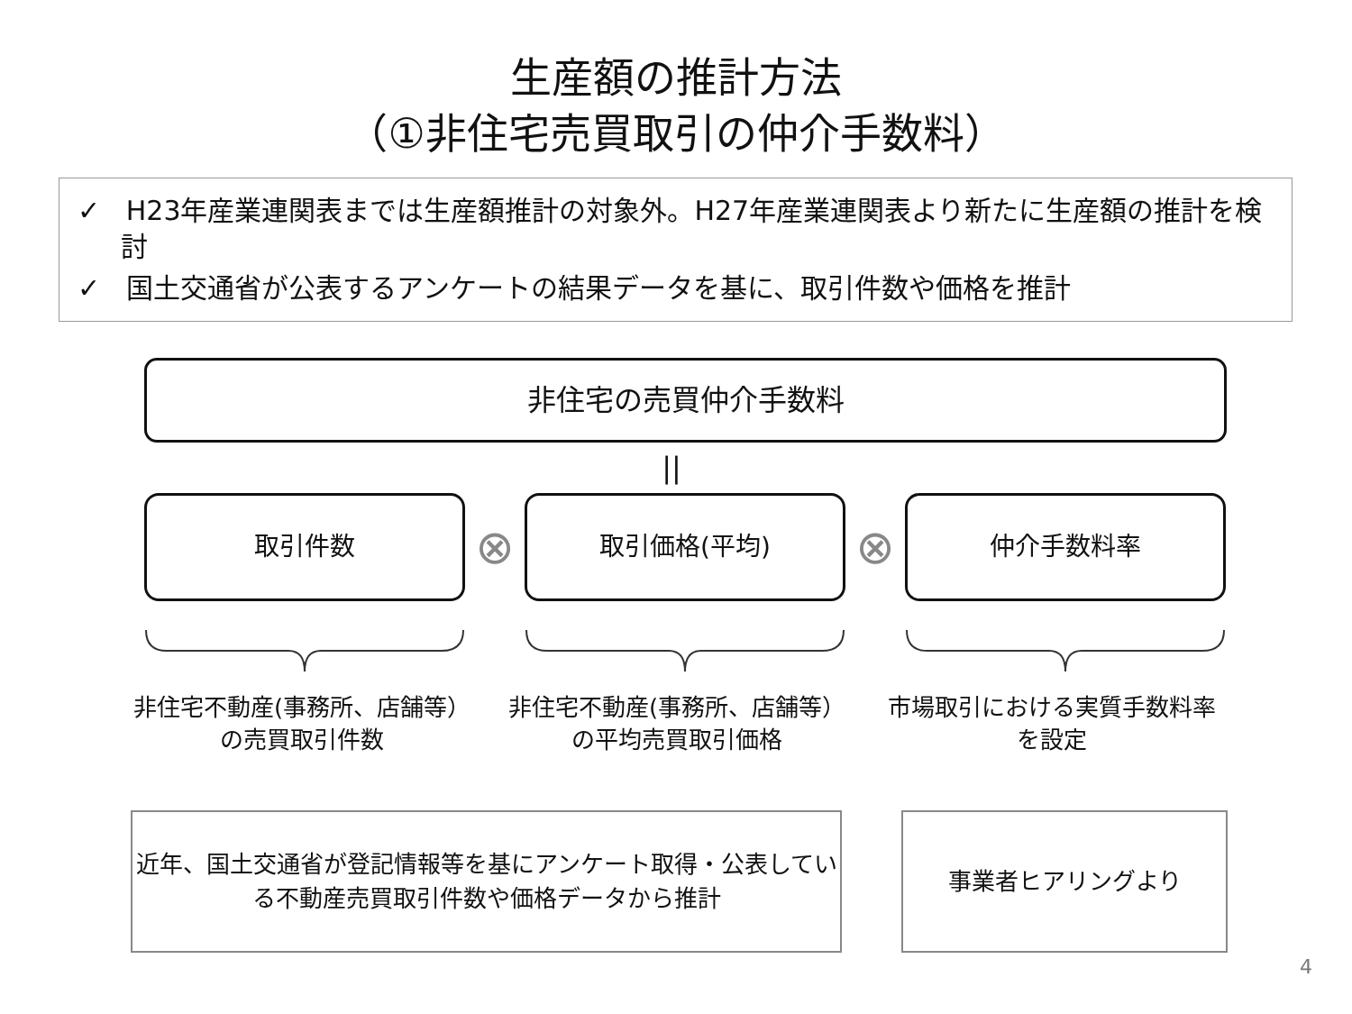生産額の推計方法
（①非住宅売買取引の仲介手数料）
✓ H23年産業連関表までは生産額推計の対象外。H27年産業連関表より新たに生産額の推計を検討
✓ 国土交通省が公表するアンケートの結果データを基に、取引件数や価格を推計
非住宅の売買仲介手数料
||
取引件数
⊗
取引価格(平均)
⊗
仲介手数料率
非住宅不動産(事務所、店舗等）の売買取引件数
非住宅不動産(事務所、店舗等）の平均売買取引価格
市場取引における実質手数料率を設定
近年、国土交通省が登記情報等を基にアンケート取得・公表している不動産売買取引件数や価格データから推計
事業者ヒアリングより
4